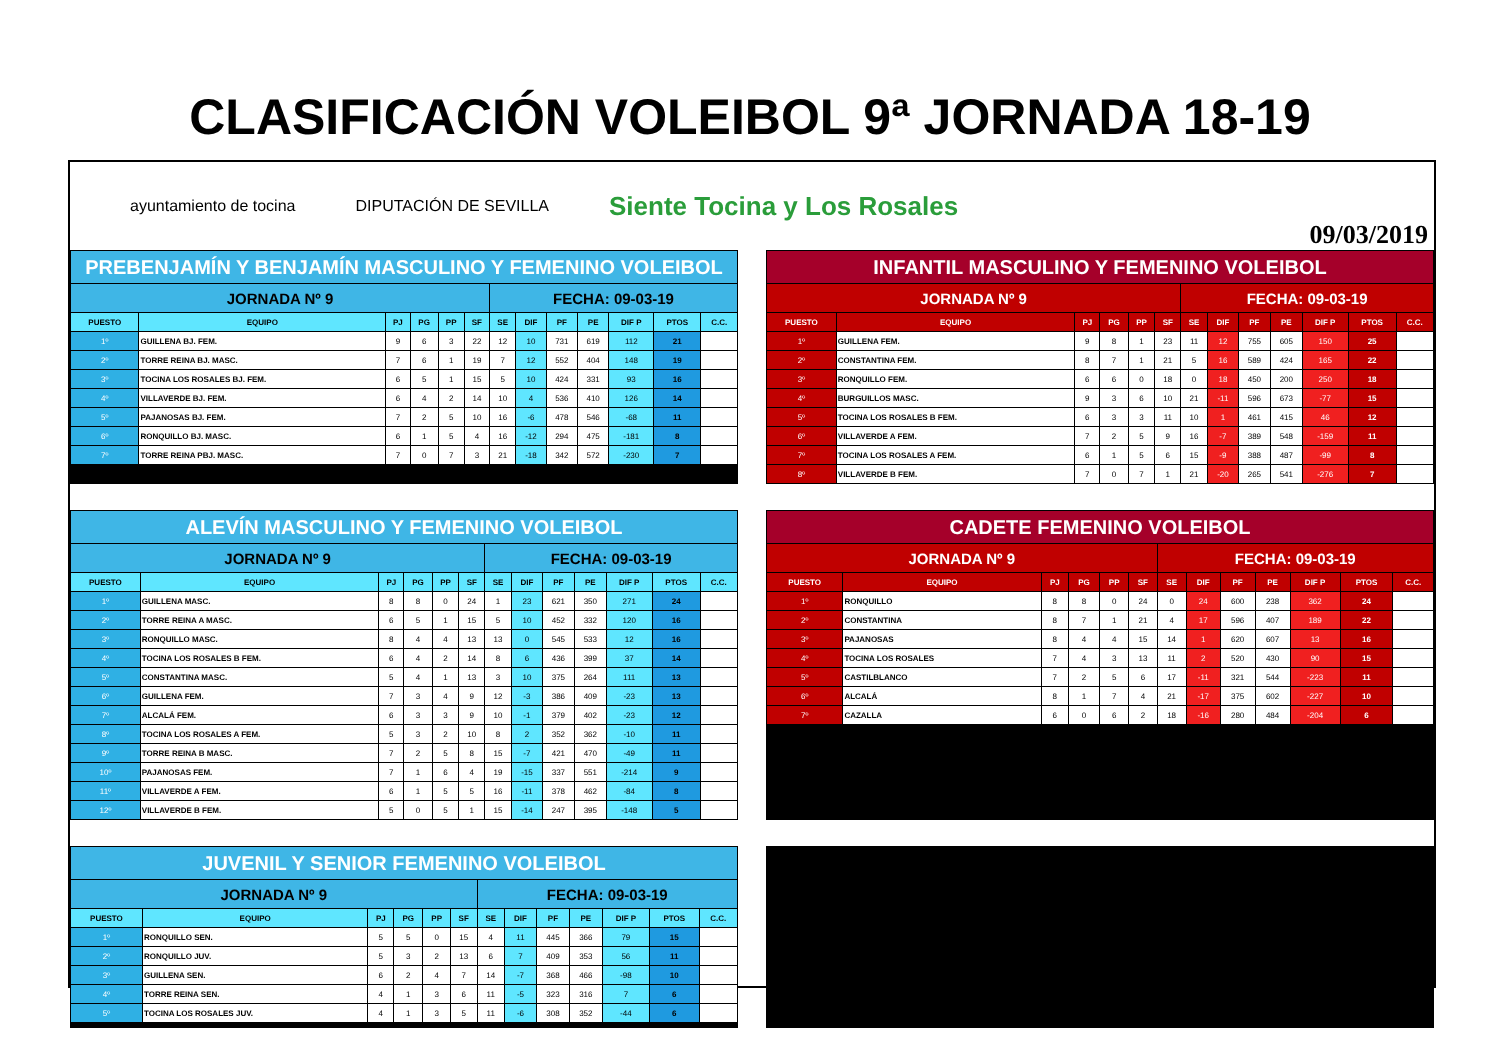CLASIFICACIÓN VOLEIBOL 9ª JORNADA 18-19
ayuntamiento de tocina DIPUTACIÓN DE SEVILLA Siente Tocina y Los Rosales 09/03/2019
| PREBENJAMÍN Y BENJAMÍN MASCULINO Y FEMENINO VOLEIBOL | | | | | | | | | | | | |
| JORNADA Nº 9 | | | | | | FECHA: 09-03-19 | | | | | | |
| PUESTO | EQUIPO | PJ | PG | PP | SF | SE | DIF | PF | PE | DIF P | PTOS | C.C. |
| 1º | GUILLENA BJ. FEM. | 9 | 6 | 3 | 22 | 12 | 10 | 731 | 619 | 112 | 21 | |
| 2º | TORRE REINA BJ. MASC. | 7 | 6 | 1 | 19 | 7 | 12 | 552 | 404 | 148 | 19 | |
| 3º | TOCINA LOS ROSALES BJ. FEM. | 6 | 5 | 1 | 15 | 5 | 10 | 424 | 331 | 93 | 16 | |
| 4º | VILLAVERDE BJ. FEM. | 6 | 4 | 2 | 14 | 10 | 4 | 536 | 410 | 126 | 14 | |
| 5º | PAJANOSAS BJ. FEM. | 7 | 2 | 5 | 10 | 16 | -6 | 478 | 546 | -68 | 11 | |
| 6º | RONQUILLO BJ. MASC. | 6 | 1 | 5 | 4 | 16 | -12 | 294 | 475 | -181 | 8 | |
| 7º | TORRE REINA PBJ. MASC. | 7 | 0 | 7 | 3 | 21 | -18 | 342 | 572 | -230 | 7 | |
| INFANTIL MASCULINO Y FEMENINO VOLEIBOL | | | | | | | | | | | | |
| JORNADA Nº 9 | | | | | | FECHA: 09-03-19 | | | | | | |
| PUESTO | EQUIPO | PJ | PG | PP | SF | SE | DIF | PF | PE | DIF P | PTOS | C.C. |
| 1º | GUILLENA FEM. | 9 | 8 | 1 | 23 | 11 | 12 | 755 | 605 | 150 | 25 | |
| 2º | CONSTANTINA FEM. | 8 | 7 | 1 | 21 | 5 | 16 | 589 | 424 | 165 | 22 | |
| 3º | RONQUILLO FEM. | 6 | 6 | 0 | 18 | 0 | 18 | 450 | 200 | 250 | 18 | |
| 4º | BURGUILLOS MASC. | 9 | 3 | 6 | 10 | 21 | -11 | 596 | 673 | -77 | 15 | |
| 5º | TOCINA LOS ROSALES B FEM. | 6 | 3 | 3 | 11 | 10 | 1 | 461 | 415 | 46 | 12 | |
| 6º | VILLAVERDE A FEM. | 7 | 2 | 5 | 9 | 16 | -7 | 389 | 548 | -159 | 11 | |
| 7º | TOCINA LOS ROSALES A FEM. | 6 | 1 | 5 | 6 | 15 | -9 | 388 | 487 | -99 | 8 | |
| 8º | VILLAVERDE B FEM. | 7 | 0 | 7 | 1 | 21 | -20 | 265 | 541 | -276 | 7 | |
| ALEVÍN MASCULINO Y FEMENINO VOLEIBOL | | | | | | | | | | | | |
| JORNADA Nº 9 | | | | | | FECHA: 09-03-19 | | | | | | |
| PUESTO | EQUIPO | PJ | PG | PP | SF | SE | DIF | PF | PE | DIF P | PTOS | C.C. |
| 1º | GUILLENA MASC. | 8 | 8 | 0 | 24 | 1 | 23 | 621 | 350 | 271 | 24 | |
| 2º | TORRE REINA A MASC. | 6 | 5 | 1 | 15 | 5 | 10 | 452 | 332 | 120 | 16 | |
| 3º | RONQUILLO MASC. | 8 | 4 | 4 | 13 | 13 | 0 | 545 | 533 | 12 | 16 | |
| 4º | TOCINA LOS ROSALES B FEM. | 6 | 4 | 2 | 14 | 8 | 6 | 436 | 399 | 37 | 14 | |
| 5º | CONSTANTINA MASC. | 5 | 4 | 1 | 13 | 3 | 10 | 375 | 264 | 111 | 13 | |
| 6º | GUILLENA FEM. | 7 | 3 | 4 | 9 | 12 | -3 | 386 | 409 | -23 | 13 | |
| 7º | ALCALÁ FEM. | 6 | 3 | 3 | 9 | 10 | -1 | 379 | 402 | -23 | 12 | |
| 8º | TOCINA LOS ROSALES A FEM. | 5 | 3 | 2 | 10 | 8 | 2 | 352 | 362 | -10 | 11 | |
| 9º | TORRE REINA B MASC. | 7 | 2 | 5 | 8 | 15 | -7 | 421 | 470 | -49 | 11 | |
| 10º | PAJANOSAS FEM. | 7 | 1 | 6 | 4 | 19 | -15 | 337 | 551 | -214 | 9 | |
| 11º | VILLAVERDE A FEM. | 6 | 1 | 5 | 5 | 16 | -11 | 378 | 462 | -84 | 8 | |
| 12º | VILLAVERDE B FEM. | 5 | 0 | 5 | 1 | 15 | -14 | 247 | 395 | -148 | 5 | |
| CADETE FEMENINO VOLEIBOL | | | | | | | | | | | | |
| JORNADA Nº 9 | | | | | | FECHA: 09-03-19 | | | | | | |
| PUESTO | EQUIPO | PJ | PG | PP | SF | SE | DIF | PF | PE | DIF P | PTOS | C.C. |
| 1º | RONQUILLO | 8 | 8 | 0 | 24 | 0 | 24 | 600 | 238 | 362 | 24 | |
| 2º | CONSTANTINA | 8 | 7 | 1 | 21 | 4 | 17 | 596 | 407 | 189 | 22 | |
| 3º | PAJANOSAS | 8 | 4 | 4 | 15 | 14 | 1 | 620 | 607 | 13 | 16 | |
| 4º | TOCINA LOS ROSALES | 7 | 4 | 3 | 13 | 11 | 2 | 520 | 430 | 90 | 15 | |
| 5º | CASTILBLANCO | 7 | 2 | 5 | 6 | 17 | -11 | 321 | 544 | -223 | 11 | |
| 6º | ALCALÁ | 8 | 1 | 7 | 4 | 21 | -17 | 375 | 602 | -227 | 10 | |
| 7º | CAZALLA | 6 | 0 | 6 | 2 | 18 | -16 | 280 | 484 | -204 | 6 | |
| JUVENIL Y SENIOR FEMENINO VOLEIBOL | | | | | | | | | | | | |
| JORNADA Nº 9 | | | | | | FECHA: 09-03-19 | | | | | | |
| PUESTO | EQUIPO | PJ | PG | PP | SF | SE | DIF | PF | PE | DIF P | PTOS | C.C. |
| 1º | RONQUILLO SEN. | 5 | 5 | 0 | 15 | 4 | 11 | 445 | 366 | 79 | 15 | |
| 2º | RONQUILLO JUV. | 5 | 3 | 2 | 13 | 6 | 7 | 409 | 353 | 56 | 11 | |
| 3º | GUILLENA SEN. | 6 | 2 | 4 | 7 | 14 | -7 | 368 | 466 | -98 | 10 | |
| 4º | TORRE REINA SEN. | 4 | 1 | 3 | 6 | 11 | -5 | 323 | 316 | 7 | 6 | |
| 5º | TOCINA LOS ROSALES JUV. | 4 | 1 | 3 | 5 | 11 | -6 | 308 | 352 | -44 | 6 | |